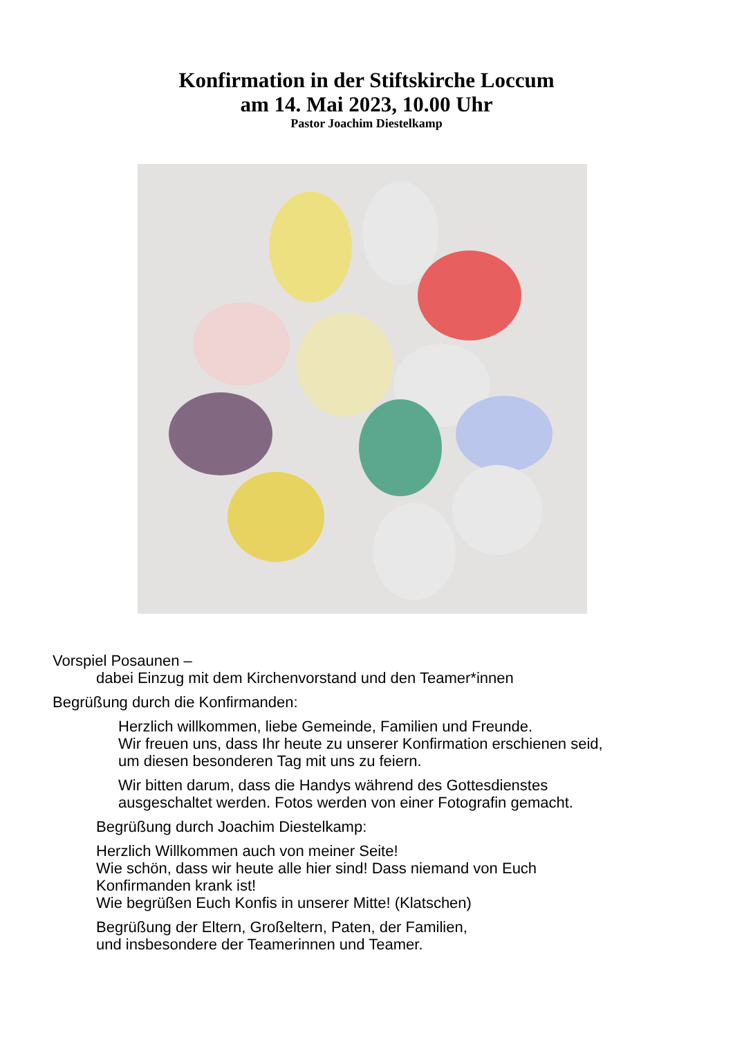Konfirmation in der Stiftskirche Loccum
am 14. Mai 2023, 10.00 Uhr
Pastor Joachim Diestelkamp
Vorspiel Posaunen –
dabei Einzug mit dem Kirchenvorstand und den Teamer*innen
Begrüßung durch die Konfirmanden:
Herzlich willkommen, liebe Gemeinde, Familien und Freunde.
Wir freuen uns, dass Ihr heute zu unserer Konfirmation erschienen seid,
um diesen besonderen Tag mit uns zu feiern.
Wir bitten darum, dass die Handys während des Gottesdienstes
ausgeschaltet werden. Fotos werden von einer Fotografin gemacht.
Begrüßung durch Joachim Diestelkamp:
Herzlich Willkommen auch von meiner Seite!
Wie schön, dass wir heute alle hier sind! Dass niemand von Euch
Konfirmanden krank ist!
Wie begrüßen Euch Konfis in unserer Mitte! (Klatschen)
Begrüßung der Eltern, Großeltern, Paten, der Familien,
und insbesondere der Teamerinnen und Teamer.